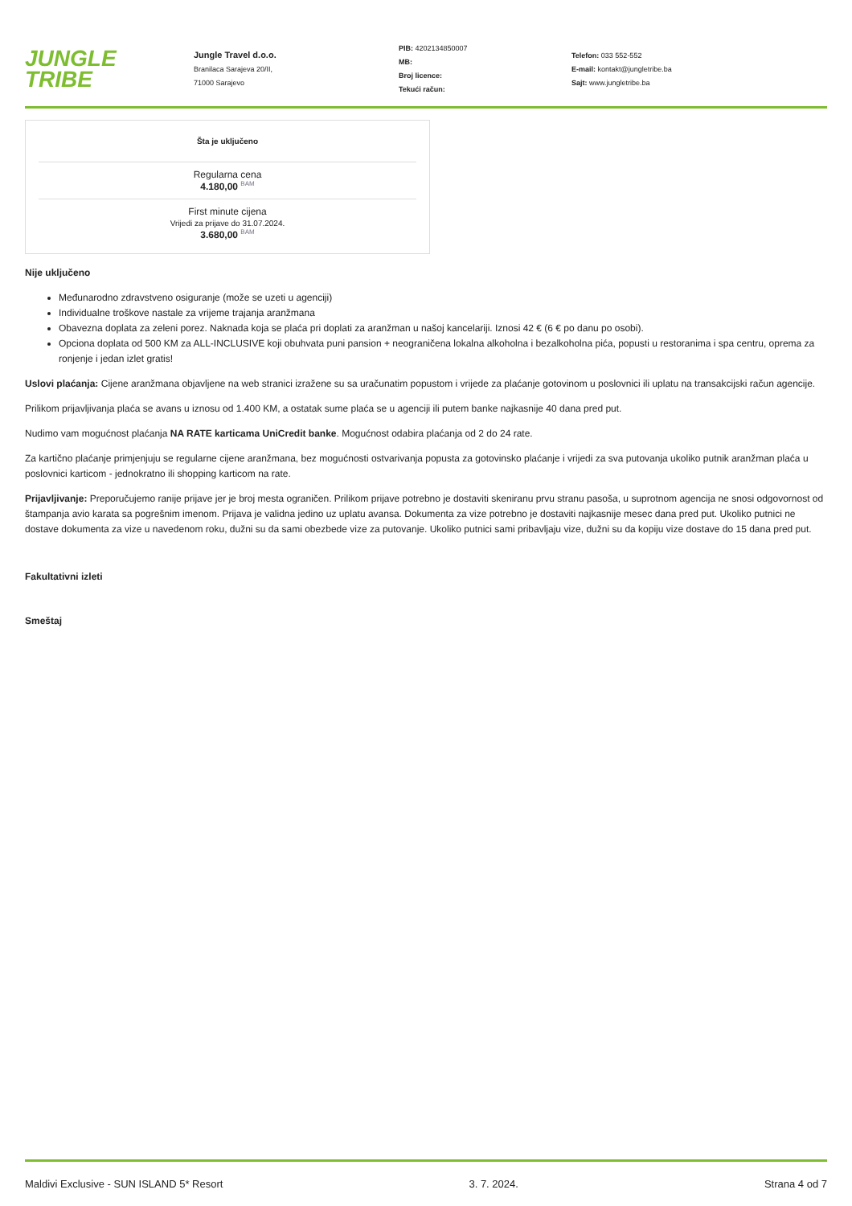JUNGLE
TRIBE
Jungle Travel d.o.o.
Branilaca Sarajeva 20/II,
71000 Sarajevo
PIB: 4202134850007
MB:
Broj licence:
Tekući račun:
Telefon: 033 552-552
E-mail: kontakt@jungletribe.ba
Sajt: www.jungletribe.ba
Šta je uključeno
Regularna cena
4.180,00 <sup>BAM</sup>
First minute cijena
Vrijedi za prijave do 31.07.2024.
3.680,00 <sup>BAM</sup>
Nije uključeno
Međunarodno zdravstveno osiguranje (može se uzeti u agenciji)
Individualne troškove nastale za vrijeme trajanja aranžmana
Obavezna doplata za zeleni porez. Naknada koja se plaća pri doplati za aranžman u našoj kancelariji. Iznosi 42 € (6 € po danu po osobi).
Opciona doplata od 500 KM za ALL-INCLUSIVE koji obuhvata puni pansion + neograničena lokalna alkoholna i bezalkoholna pića, popusti u restoranima i spa centru, oprema za ronjenje i jedan izlet gratis!
Uslovi plaćanja: Cijene aranžmana objavljene na web stranici izražene su sa uračunatim popustom i vrijede za plaćanje gotovinom u poslovnici ili uplatu na transakcijski račun agencije.
Prilikom prijavljivanja plaća se avans u iznosu od 1.400 KM, a ostatak sume plaća se u agenciji ili putem banke najkasnije 40 dana pred put.
Nudimo vam mogućnost plaćanja NA RATE karticama UniCredit banke. Mogućnost odabira plaćanja od 2 do 24 rate.
Za kartično plaćanje primjenjuju se regularne cijene aranžmana, bez mogućnosti ostvarivanja popusta za gotovinsko plaćanje i vrijedi za sva putovanja ukoliko putnik aranžman plaća u poslovnici karticom - jednokratno ili shopping karticom na rate.
Prijavljivanje: Preporučujemo ranije prijave jer je broj mesta ograničen. Prilikom prijave potrebno je dostaviti skeniranu prvu stranu pasoša, u suprotnom agencija ne snosi odgovornost od štampanja avio karata sa pogrešnim imenom. Prijava je validna jedino uz uplatu avansa. Dokumenta za vize potrebno je dostaviti najkasnije mesec dana pred put. Ukoliko putnici ne dostave dokumenta za vize u navedenom roku, dužni su da sami obezbede vize za putovanje. Ukoliko putnici sami pribavljaju vize, dužni su da kopiju vize dostave do 15 dana pred put.
Fakultativni izleti
Smeštaj
Maldivi Exclusive - SUN ISLAND 5* Resort 3. 7. 2024. Strana 4 od 7